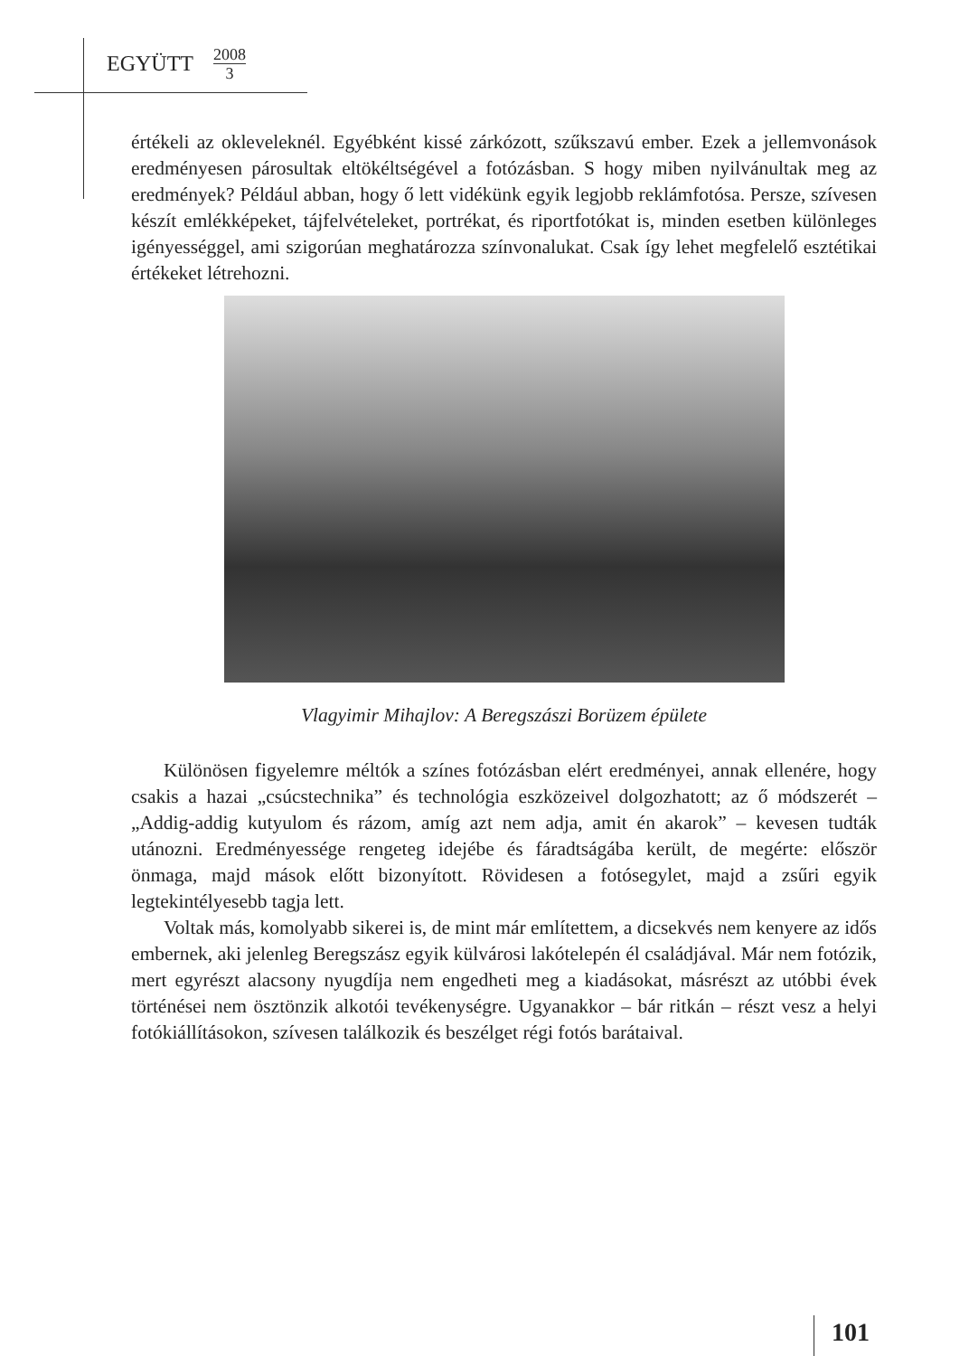EGYÜTT 2008 3
értékeli az okleveleknél. Egyébként kissé zárkózott, szűkszavú ember. Ezek a jellemvonások eredményesen párosultak eltökéltségével a fotózásban. S hogy miben nyilvánultak meg az eredmények? Például abban, hogy ő lett vidékünk egyik legjobb reklámfotósa. Persze, szívesen készít emlékképeket, tájfelvételeket, portrékat, és riportfotókat is, minden esetben különleges igényességgel, ami szigorúan meghatározza színvonalukat. Csak így lehet megfelelő esztétikai értékeket létrehozni.
Vlagyimir Mihajlov: A Beregszászi Borüzem épülete
Különösen figyelemre méltók a színes fotózásban elért eredményei, annak ellenére, hogy csakis a hazai „csúcstechnika” és technológia eszközeivel dolgozhatott; az ő módszerét – „Addig-addig kutyulom és rázom, amíg azt nem adja, amit én akarok” – kevesen tudták utánozni. Eredményessége rengeteg idejébe és fáradtságába került, de megérte: először önmaga, majd mások előtt bizonyított. Rövidesen a fotósegylet, majd a zsűri egyik legtekintélyesebb tagja lett.
Voltak más, komolyabb sikerei is, de mint már említettem, a dicsekvés nem kenyere az idős embernek, aki jelenleg Beregszász egyik külvárosi lakótelepén él családjával. Már nem fotózik, mert egyrészt alacsony nyugdíja nem engedheti meg a kiadásokat, másrészt az utóbbi évek történései nem ösztönzik alkotói tevékenységre. Ugyanakkor – bár ritkán – részt vesz a helyi fotókiállításokon, szívesen találkozik és beszélget régi fotós barátaival.
101